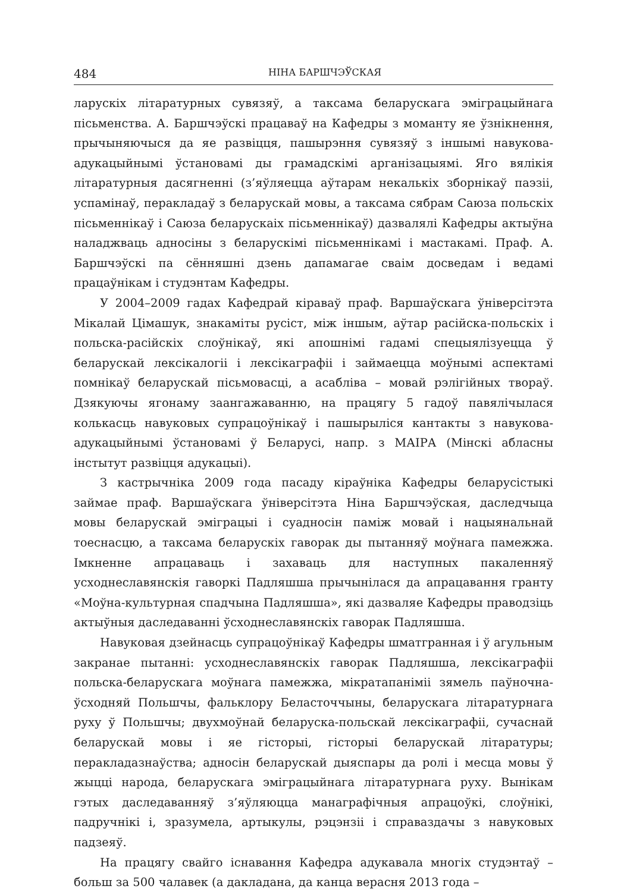484 НІНА БАРШЧЭЎСКАЯ
ларускіх літаратурных сувязяў, а таксама беларускага эміграцыйнага пісьменства. А. Баршчэўскі працаваў на Кафедры з моманту яе ўзнікнення, прычыняючыся да яе развіцця, пашырэння сувязяў з іншымі навукова-адукацыйнымі ўстановамі ды грамадскімі арганізацыямі. Яго вялікія літаратурныя дасягненні (з’яўляецца аўтарам некалькіх зборнікаў паэзіі, успамінаў, перакладаў з беларускай мовы, а таксама сябрам Саюза польскіх пісьменнікаў і Саюза беларускаіх пісьменнікаў) дазвалялі Кафедры актыўна наладжваць адносіны з беларускімі пісьменнікамі і мастакамі. Праф. А. Баршчэўскі па сённяшні дзень дапамагае сваім досведам і ведамі працаўнікам і студэнтам Кафедры.
У 2004–2009 гадах Кафедрай кіраваў праф. Варшаўскага ўніверсітэта Мікалай Цімашук, знакаміты русіст, між іншым, аўтар расійска-польскіх і польска-расійскіх слоўнікаў, які апошнімі гадамі спецыялізуецца ў беларускай лексікалогіі і лексікаграфіі і займаецца моўнымі аспектамі помнікаў беларускай пісьмовасці, а асабліва – мовай рэлігійных твораў. Дзякуючы ягонаму заангажаванню, на працягу 5 гадоў павялічылася колькасць навуковых супрацоўнікаў і пашырыліся кантакты з навукова-адукацыйнымі ўстановамі ў Беларусі, напр. з МАІРА (Мінскі абласны інстытут развіцця адукацыі).
З кастрычніка 2009 года пасаду кіраўніка Кафедры беларусістыкі займае праф. Варшаўскага ўніверсітэта Ніна Баршчэўская, даследчыца мовы беларускай эміграцыі і суадносін паміж мовай і нацыянальнай тоеснасцю, а таксама беларускіх гаворак ды пытанняў моўнага памежжа. Імкненне апрацаваць і захаваць для наступных пакаленняў усходнеславянскія гаворкі Падляшша прычынілася да апрацавання гранту «Моўна-культурная спадчына Падляшша», які дазваляе Кафедры праводзіць актыўныя даследаванні ўсходнеславянскіх гаворак Падляшша.
Навуковая дзейнасць супрацоўнікаў Кафедры шматгранная і ў агульным закранае пытанні: усходнеславянскіх гаворак Падляшша, лексікаграфіі польска-беларускага моўнага памежжа, мікратапаніміі зямель паўночна-ўсходняй Польшчы, фальклору Беласточчыны, беларускага літаратурнага руху ў Польшчы; двухмоўнай беларуска-польскай лексікаграфіі, сучаснай беларускай мовы і яе гісторыі, гісторыі беларускай літаратуры; перакладазнаўства; адносін беларускай дыяспары да ролі і месца мовы ў жыцці народа, беларускага эміграцыйнага літаратурнага руху. Вынікам гэтых даследаванняў з’яўляюцца манаграфічныя апрацоўкі, слоўнікі, падручнікі і, зразумела, артыкулы, рэцэнзіі і справаздачы з навуковых падзеяў.
На працягу свайго існавання Кафедра адукавала многіх студэнтаў – больш за 500 чалавек (а дакладана, да канца верасня 2013 года –